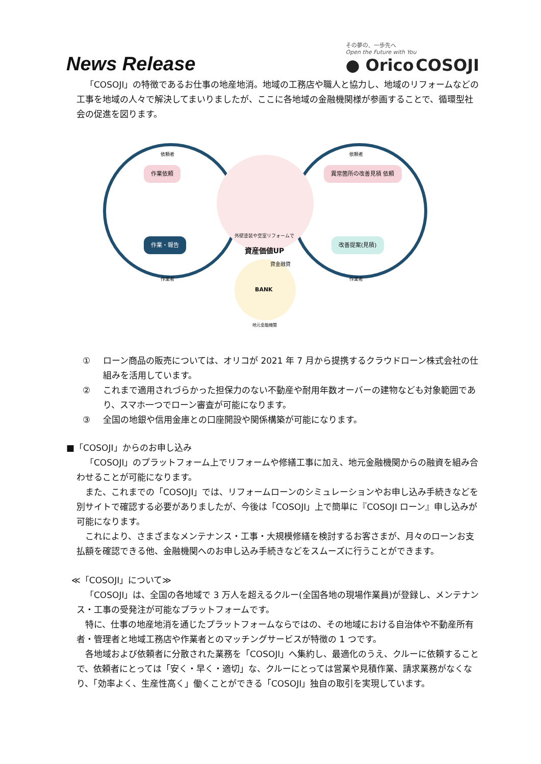News Release
その夢の、一歩先へ
Open the Future with You
● Orico COSOJI
「COSOJI」の特徴であるお仕事の地産地消。地域の工務店や職人と協力し、地域のリフォームなどの工事を地域の人々で解決してまいりましたが、ここに各地域の金融機関様が参画することで、循環型社会の促進を図ります。
作業依頼 異常箇所の改善見積 依頼
作業・報告 改善提案(見積)
依頼者 依頼者
作業者 作業者
外壁塗装や空室リフォームで
資産価値UP
資金融資
BANK
地元金融機関
① ローン商品の販売については、オリコが 2021 年 7 月から提携するクラウドローン株式会社の仕組みを活用しています。
② これまで適用されづらかった担保力のない不動産や耐用年数オーバーの建物なども対象範囲であり、スマホ一つでローン審査が可能になります。
③ 全国の地銀や信用金庫との口座開設や関係構築が可能になります。
■「COSOJI」からのお申し込み
「COSOJI」のプラットフォーム上でリフォームや修繕工事に加え、地元金融機関からの融資を組み合わせることが可能になります。
また、これまでの「COSOJI」では、リフォームローンのシミュレーションやお申し込み手続きなどを別サイトで確認する必要がありましたが、今後は「COSOJI」上で簡単に『COSOJI ローン』申し込みが可能になります。
これにより、さまざまなメンテナンス・工事・大規模修繕を検討するお客さまが、月々のローンお支払額を確認できる他、金融機関へのお申し込み手続きなどをスムーズに行うことができます。
≪「COSOJI」について≫
「COSOJI」は、全国の各地域で 3 万人を超えるクルー(全国各地の現場作業員)が登録し、メンテナンス・工事の受発注が可能なプラットフォームです。
特に、仕事の地産地消を通じたプラットフォームならではの、その地域における自治体や不動産所有者・管理者と地域工務店や作業者とのマッチングサービスが特徴の 1 つです。
各地域および依頼者に分散された業務を「COSOJI」へ集約し、最適化のうえ、クルーに依頼することで、依頼者にとっては「安く・早く・適切」な、クルーにとっては営業や見積作業、請求業務がなくなり、「効率よく、生産性高く」働くことができる「COSOJI」独自の取引を実現しています。